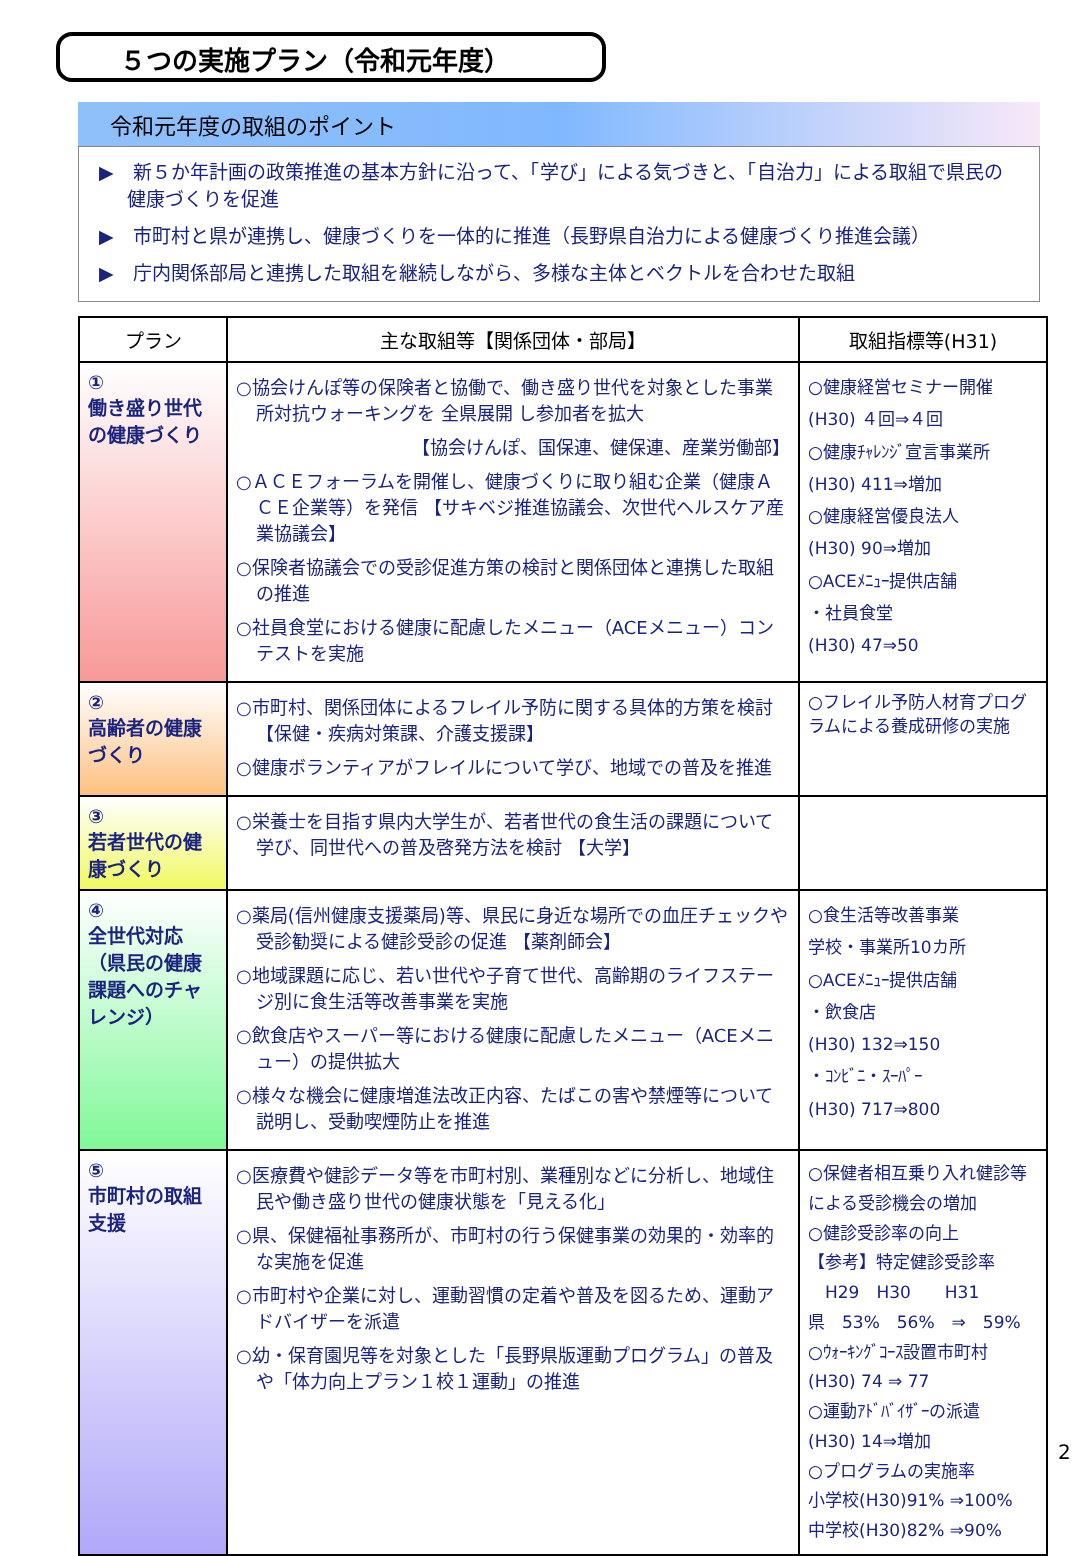５つの実施プラン（令和元年度）
令和元年度の取組のポイント
▶　新５か年計画の政策推進の基本方針に沿って、「学び」による気づきと、「自治力」による取組で県民の健康づくりを促進
▶　市町村と県が連携し、健康づくりを一体的に推進（長野県自治力による健康づくり推進会議）
▶　庁内関係部局と連携した取組を継続しながら、多様な主体とベクトルを合わせた取組
| プラン | 主な取組等【関係団体・部局】 | 取組指標等(H31) |
| --- | --- | --- |
| ① 働き盛り世代の健康づくり | ○協会けんぽ等の保険者と協働で、働き盛り世代を対象とした事業所対抗ウォーキングを 全県展開 し参加者を拡大 【協会けんぽ、国保連、健保連、産業労働部】 ○ＡＣＥフォーラムを開催し、健康づくりに取り組む企業（健康ＡＣＥ企業等）を発信 【サキベジ推進協議会、次世代ヘルスケア産業協議会】 ○保険者協議会での受診促進方策の検討と関係団体と連携した取組の推進 ○社員食堂における健康に配慮したメニュー（ACEメニュー）コンテストを実施 | ○健康経営セミナー開催 (H30) ４回⇒４回 ○健康ﾁｬﾚﾝｼﾞ宣言事業所 (H30) 411⇒増加 ○健康経営優良法人 (H30) 90⇒増加 ○ACEﾒﾆｭｰ提供店舗 ・社員食堂 (H30) 47⇒50 |
| ② 高齢者の健康づくり | ○市町村、関係団体によるフレイル予防に関する具体的方策を検討 【保健・疾病対策課、介護支援課】 ○健康ボランティアがフレイルについて学び、地域での普及を推進 | ○フレイル予防人材育プログラムによる養成研修の実施 |
| ③ 若者世代の健康づくり | ○栄養士を目指す県内大学生が、若者世代の食生活の課題について学び、同世代への普及啓発方法を検討 【大学】 | |
| ④ 全世代対応（県民の健康課題へのチャレンジ） | ○薬局(信州健康支援薬局)等、県民に身近な場所での血圧チェックや受診勧奨による健診受診の促進 【薬剤師会】 ○地域課題に応じ、若い世代や子育て世代、高齢期のライフステージ別に食生活等改善事業を実施 ○飲食店やスーパー等における健康に配慮したメニュー（ACEメニュー）の提供拡大 ○様々な機会に健康増進法改正内容、たばこの害や禁煙等について説明し、受動喫煙防止を推進 | ○食生活等改善事業 学校・事業所10カ所 ○ACEﾒﾆｭｰ提供店舗 ・飲食店 (H30) 132⇒150 ・ｺﾝﾋﾞﾆ・ｽｰﾊﾟｰ (H30) 717⇒800 |
| ⑤ 市町村の取組支援 | ○医療費や健診データ等を市町村別、業種別などに分析し、地域住民や働き盛り世代の健康状態を「見える化」 ○県、保健福祉事務所が、市町村の行う保健事業の効果的・効率的な実施を促進 ○市町村や企業に対し、運動習慣の定着や普及を図るため、運動アドバイザーを派遣 ○幼・保育園児等を対象とした「長野県版運動プログラム」の普及や「体力向上プラン１校１運動」の推進 | ○保健者相互乗り入れ健診等による受診機会の増加 ○健診受診率の向上 【参考】特定健診受診率 H29 H30 H31 県 53% 56% ⇒ 59% ○ｳｫｰｷﾝｸﾞｺｰｽ設置市町村 (H30) 74 ⇒ 77 ○運動ｱﾄﾞﾊﾞｲｻﾞｰの派遣 (H30) 14⇒増加 ○プログラムの実施率 小学校(H30)91% ⇒100% 中学校(H30)82% ⇒90% |
2